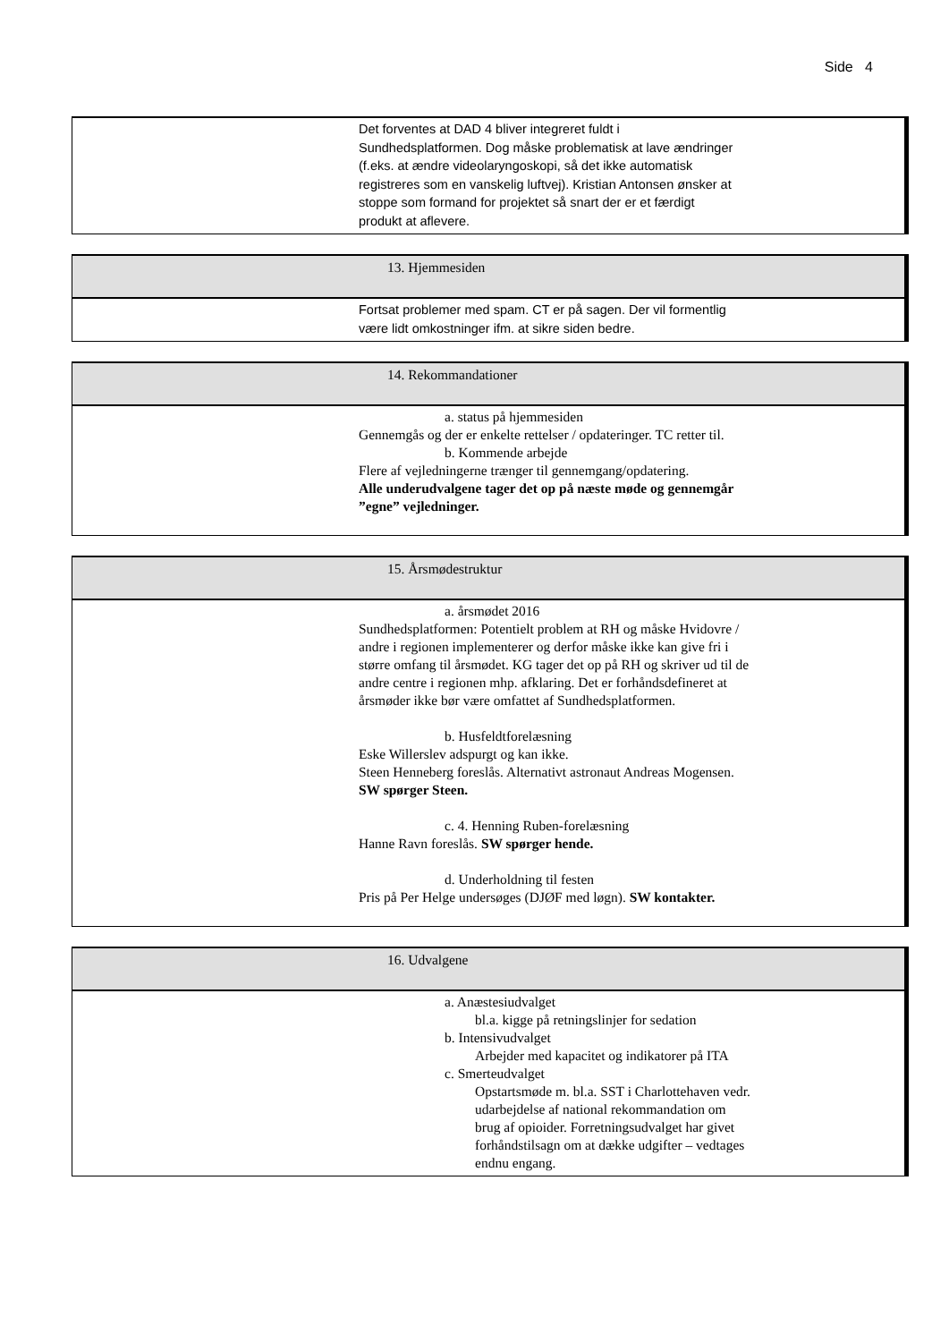Side 4
Det forventes at DAD 4 bliver integreret fuldt i Sundhedsplatformen. Dog måske problematisk at lave ændringer (f.eks. at ændre videolaryngoskopi, så det ikke automatisk registreres som en vanskelig luftvej). Kristian Antonsen ønsker at stoppe som formand for projektet så snart der er et færdigt produkt at aflevere.
13. Hjemmesiden
Fortsat problemer med spam. CT er på sagen. Der vil formentlig være lidt omkostninger ifm. at sikre siden bedre.
14. Rekommandationer
a. status på hjemmesiden
Gennemgås og der er enkelte rettelser / opdateringer. TC retter til.
b. Kommende arbejde
Flere af vejledningerne trænger til gennemgang/opdatering.
Alle underudvalgene tager det op på næste møde og gennemgår ”egne” vejledninger.
15. Årsmødestruktur
a. årsmødet 2016
Sundhedsplatformen: Potentielt problem at RH og måske Hvidovre / andre i regionen implementerer og derfor måske ikke kan give fri i større omfang til årsmødet. KG tager det op på RH og skriver ud til de andre centre i regionen mhp. afklaring. Det er forhåndsdefineret at årsmøder ikke bør være omfattet af Sundhedsplatformen.
b. Husfeldtforelæsning
Eske Willerslev adspurgt og kan ikke.
Steen Henneberg foreslås. Alternativt astronaut Andreas Mogensen. SW spørger Steen.
c. 4. Henning Ruben-forelæsning
Hanne Ravn foreslås. SW spørger hende.
d. Underholdning til festen
Pris på Per Helge undersøges (DJØF med løgn). SW kontakter.
16. Udvalgene
a. Anæstesiudvalget
bl.a. kigge på retningslinjer for sedation
b. Intensivudvalget
Arbejder med kapacitet og indikatorer på ITA
c. Smerteudvalget
Opstartsmøde m. bl.a. SST i Charlottehaven vedr. udarbejdelse af national rekommandation om brug af opioider. Forretningsudvalget har givet forhåndstilsagn om at dække udgifter – vedtages endnu engang.